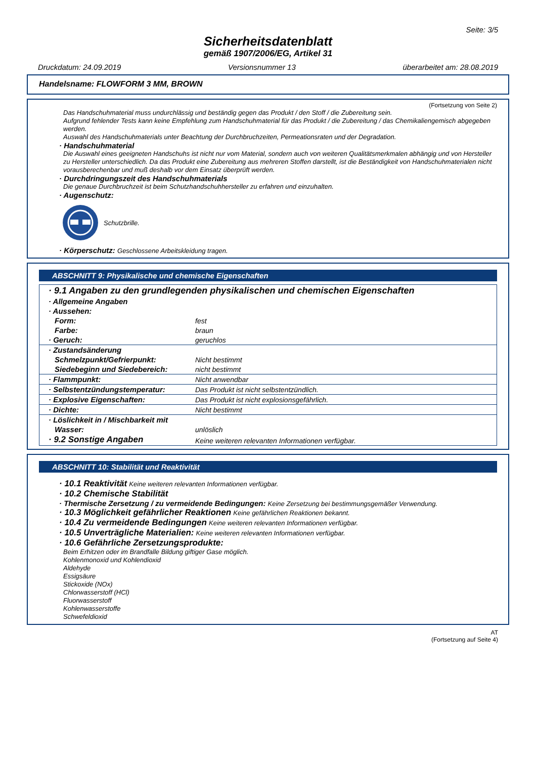Seite: 3/5
Sicherheitsdatenblatt
gemäß 1907/2006/EG, Artikel 31
Druckdatum: 24.09.2019 Versionsnummer 13 überarbeitet am: 28.08.2019
Handelsname: FLOWFORM 3 MM, BROWN
(Fortsetzung von Seite 2)
Das Handschuhmaterial muss undurchlässig und beständig gegen das Produkt / den Stoff / die Zubereitung sein.
Aufgrund fehlender Tests kann keine Empfehlung zum Handschuhmaterial für das Produkt / die Zubereitung / das Chemikaliengemisch abgegeben werden.
Auswahl des Handschuhmaterials unter Beachtung der Durchbruchzeiten, Permeationsraten und der Degradation.
· Handschuhmaterial
Die Auswahl eines geeigneten Handschuhs ist nicht nur vom Material, sondern auch von weiteren Qualitätsmerkmalen abhängig und von Hersteller zu Hersteller unterschiedlich. Da das Produkt eine Zubereitung aus mehreren Stoffen darstellt, ist die Beständigkeit von Handschuhmaterialen nicht vorausberechenbar und muß deshalb vor dem Einsatz überprüft werden.
· Durchdringungszeit des Handschuhmaterials
Die genaue Durchbruchzeit ist beim Schutzhandschuhhersteller zu erfahren und einzuhalten.
· Augenschutz:
Schutzbrille.
· Körperschutz: Geschlossene Arbeitskleidung tragen.
ABSCHNITT 9: Physikalische und chemische Eigenschaften
| · 9.1 Angaben zu den grundlegenden physikalischen und chemischen Eigenschaften | |
| · Allgemeine Angaben | |
| · Aussehen: | |
| Form: | fest |
| Farbe: | braun |
| · Geruch: | geruchlos |
| · Zustandsänderung | |
| Schmelzpunkt/Gefrierpunkt: | Nicht bestimmt |
| Siedebeginn und Siedebereich: | nicht bestimmt |
| · Flammpunkt: | Nicht anwendbar |
| · Selbstentzündungstemperatur: | Das Produkt ist nicht selbstentzündlich. |
| · Explosive Eigenschaften: | Das Produkt ist nicht explosionsgefährlich. |
| · Dichte: | Nicht bestimmt |
| · Löslichkeit in / Mischbarkeit mit | |
| Wasser: | unlöslich |
| · 9.2 Sonstige Angaben | Keine weiteren relevanten Informationen verfügbar. |
ABSCHNITT 10: Stabilität und Reaktivität
· 10.1 Reaktivität Keine weiteren relevanten Informationen verfügbar.
· 10.2 Chemische Stabilität
· Thermische Zersetzung / zu vermeidende Bedingungen: Keine Zersetzung bei bestimmungsgemäßer Verwendung.
· 10.3 Möglichkeit gefährlicher Reaktionen Keine gefährlichen Reaktionen bekannt.
· 10.4 Zu vermeidende Bedingungen Keine weiteren relevanten Informationen verfügbar.
· 10.5 Unverträgliche Materialien: Keine weiteren relevanten Informationen verfügbar.
· 10.6 Gefährliche Zersetzungsprodukte:
Beim Erhitzen oder im Brandfalle Bildung giftiger Gase möglich.
Kohlenmonoxid und Kohlendioxid
Aldehyde
Essigsäure
Stickoxide (NOx)
Chlorwasserstoff (HCl)
Fluorwasserstoff
Kohlenwasserstoffe
Schwefeldioxid
AT
(Fortsetzung auf Seite 4)